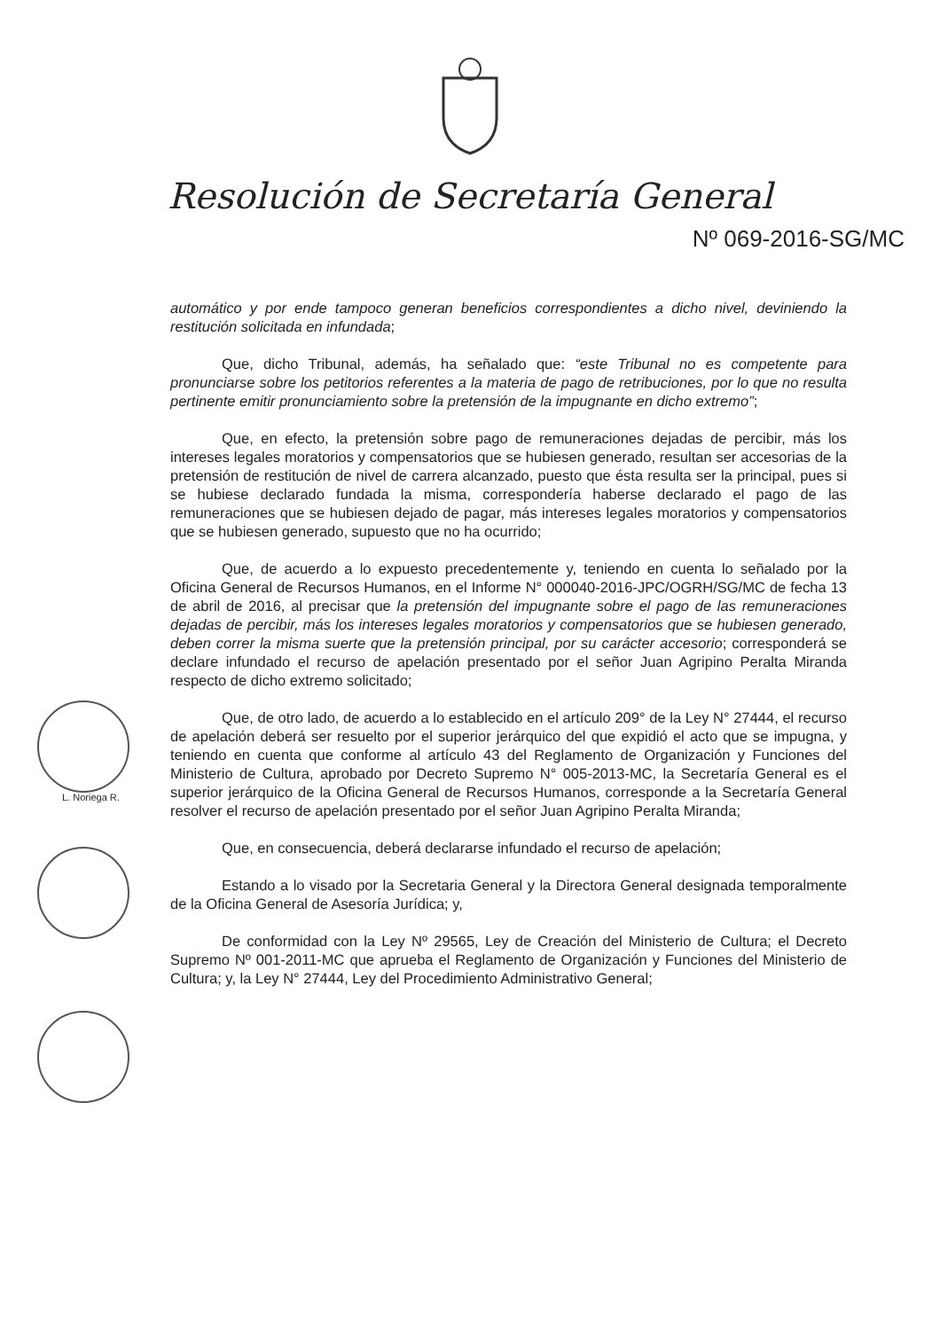Resolución de Secretaría General
Nº 069-2016-SG/MC
L. Noriega R.
automático y por ende tampoco generan beneficios correspondientes a dicho nivel, deviniendo la restitución solicitada en infundada;
Que, dicho Tribunal, además, ha señalado que: “este Tribunal no es competente para pronunciarse sobre los petitorios referentes a la materia de pago de retribuciones, por lo que no resulta pertinente emitir pronunciamiento sobre la pretensión de la impugnante en dicho extremo”;
Que, en efecto, la pretensión sobre pago de remuneraciones dejadas de percibir, más los intereses legales moratorios y compensatorios que se hubiesen generado, resultan ser accesorias de la pretensión de restitución de nivel de carrera alcanzado, puesto que ésta resulta ser la principal, pues si se hubiese declarado fundada la misma, correspondería haberse declarado el pago de las remuneraciones que se hubiesen dejado de pagar, más intereses legales moratorios y compensatorios que se hubiesen generado, supuesto que no ha ocurrido;
Que, de acuerdo a lo expuesto precedentemente y, teniendo en cuenta lo señalado por la Oficina General de Recursos Humanos, en el Informe N° 000040-2016-JPC/OGRH/SG/MC de fecha 13 de abril de 2016, al precisar que la pretensión del impugnante sobre el pago de las remuneraciones dejadas de percibir, más los intereses legales moratorios y compensatorios que se hubiesen generado, deben correr la misma suerte que la pretensión principal, por su carácter accesorio; corresponderá se declare infundado el recurso de apelación presentado por el señor Juan Agripino Peralta Miranda respecto de dicho extremo solicitado;
Que, de otro lado, de acuerdo a lo establecido en el artículo 209° de la Ley N° 27444, el recurso de apelación deberá ser resuelto por el superior jerárquico del que expidió el acto que se impugna, y teniendo en cuenta que conforme al artículo 43 del Reglamento de Organización y Funciones del Ministerio de Cultura, aprobado por Decreto Supremo N° 005-2013-MC, la Secretaría General es el superior jerárquico de la Oficina General de Recursos Humanos, corresponde a la Secretaría General resolver el recurso de apelación presentado por el señor Juan Agripino Peralta Miranda;
Que, en consecuencia, deberá declararse infundado el recurso de apelación;
Estando a lo visado por la Secretaria General y la Directora General designada temporalmente de la Oficina General de Asesoría Jurídica; y,
De conformidad con la Ley Nº 29565, Ley de Creación del Ministerio de Cultura; el Decreto Supremo Nº 001-2011-MC que aprueba el Reglamento de Organización y Funciones del Ministerio de Cultura; y, la Ley N° 27444, Ley del Procedimiento Administrativo General;